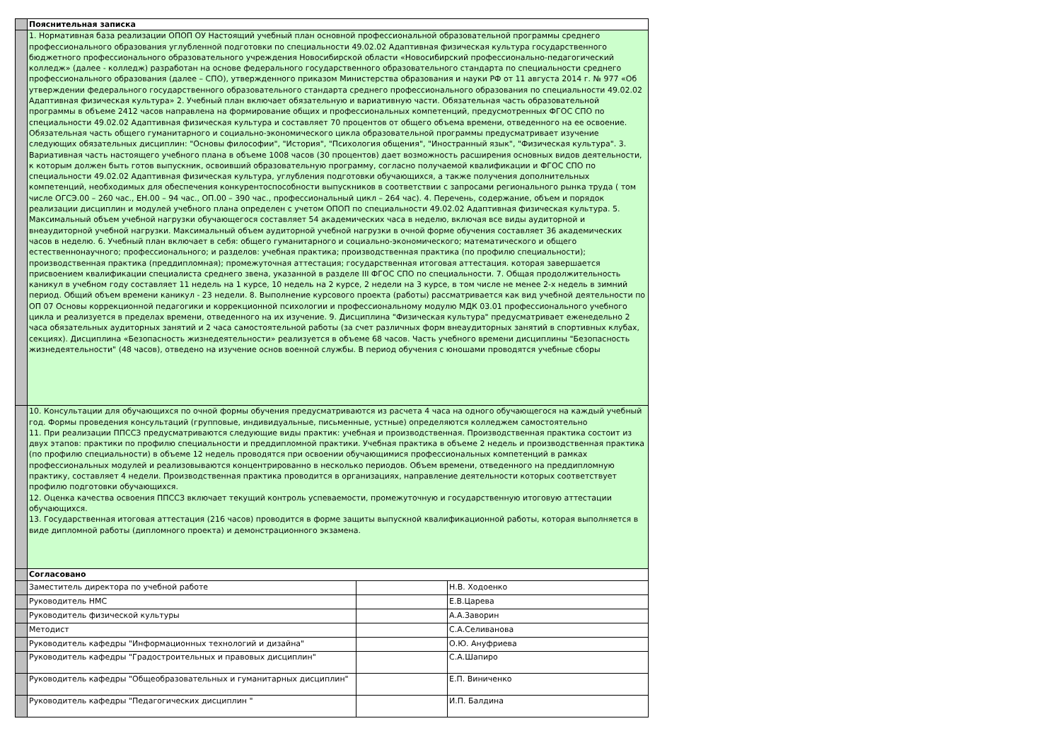| | Пояснительная записка | | |
| | 1. Нормативная база реализации ОПОП ОУ Настоящий учебный план основной профессиональной образовательной программы среднего профессионального образования углубленной подготовки по специальности 49.02.02 Адаптивная физическая культура государственного бюджетного профессионального образовательного учреждения Новосибирской области «Новосибирский профессионально-педагогический колледж» (далее - колледж) разработан на основе федерального государственного образовательного стандарта по специальности среднего профессионального образования (далее – СПО), утвержденного приказом Министерства образования и науки РФ от 11 августа 2014 г. № 977 «Об утверждении федерального государственного образовательного стандарта среднего профессионального образования по специальности 49.02.02 Адаптивная физическая культура» 2. Учебный план включает обязательную и вариативную части. Обязательная часть образовательной программы в объеме 2412 часов направлена на формирование общих и профессиональных компетенций, предусмотренных ФГОС СПО по специальности 49.02.02 Адаптивная физическая культура и составляет 70 процентов от общего объема времени, отведенного на ее освоение. Обязательная часть общего гуманитарного и социально-экономического цикла образовательной программы предусматривает изучение следующих обязательных дисциплин: "Основы философии", "История", "Психология общения", "Иностранный язык", "Физическая культура". 3. Вариативная часть настоящего учебного плана в объеме 1008 часов (30 процентов) дает возможность расширения основных видов деятельности, к которым должен быть готов выпускник, освоивший образовательную программу, согласно получаемой квалификации и ФГОС СПО по специальности 49.02.02 Адаптивная физическая культура, углубления подготовки обучающихся, а также получения дополнительных компетенций, необходимых для обеспечения конкурентоспособности выпускников в соответствии с запросами регионального рынка труда ( том числе ОГСЭ.00 – 260 час., ЕН.00 – 94 час., ОП.00 – 390 час., профессиональный цикл – 264 час). 4. Перечень, содержание, объем и порядок реализации дисциплин и модулей учебного плана определен с учетом ОПОП по специальности 49.02.02 Адаптивная физическая культура. 5. Максимальный объем учебной нагрузки обучающегося составляет 54 академических часа в неделю, включая все виды аудиторной и внеаудиторной учебной нагрузки. Максимальный объем аудиторной учебной нагрузки в очной форме обучения составляет 36 академических часов в неделю. 6. Учебный план включает в себя: общего гуманитарного и социально-экономического; математического и общего естественнонаучного; профессионального; и разделов: учебная практика; производственная практика (по профилю специальности); производственная практика (преддипломная); промежуточная аттестация; государственная итоговая аттестация. которая завершается присвоением квалификации специалиста среднего звена, указанной в разделе III ФГОС СПО по специальности. 7. Общая продолжительность каникул в учебном году составляет 11 недель на 1 курсе, 10 недель на 2 курсе, 2 недели на 3 курсе, в том числе не менее 2-х недель в зимний период. Общий объем времени каникул - 23 недели. 8. Выполнение курсового проекта (работы) рассматривается как вид учебной деятельности по ОП 07 Основы коррекционной педагогики и коррекционной психологии и профессиональному модулю МДК 03.01 профессионального учебного цикла и реализуется в пределах времени, отведенного на их изучение. 9. Дисциплина "Физическая культура" предусматривает еженедельно 2 часа обязательных аудиторных занятий и 2 часа самостоятельной работы (за счет различных форм внеаудиторных занятий в спортивных клубах, секциях). Дисциплина «Безопасность жизнедеятельности» реализуется в объеме 68 часов. Часть учебного времени дисциплины "Безопасность жизнедеятельности" (48 часов), отведено на изучение основ военной службы. В период обучения с юношами проводятся учебные сборы | | |
| | 10. Консультации для обучающихся по очной формы обучения предусматриваются из расчета 4 часа на одного обучающегося на каждый учебный год. Формы проведения консультаций (групповые, индивидуальные, письменные, устные) определяются колледжем самостоятельно 11. При реализации ППССЗ предусматриваются следующие виды практик: учебная и производственная. Производственная практика состоит из двух этапов: практики по профилю специальности и преддипломной практики. Учебная практика в объеме 2 недель и производственная практика (по профилю специальности) в объеме 12 недель проводятся при освоении обучающимися профессиональных компетенций в рамках профессиональных модулей и реализовываются концентрированно в несколько периодов. Объем времени, отведенного на преддипломную практику, составляет 4 недели. Производственная практика проводится в организациях, направление деятельности которых соответствует профилю подготовки обучающихся. 12. Оценка качества освоения ППССЗ включает текущий контроль успеваемости, промежуточную и государственную итоговую аттестации обучающихся. 13. Государственная итоговая аттестация (216 часов) проводится в форме защиты выпускной квалификационной работы, которая выполняется в виде дипломной работы (дипломного проекта) и демонстрационного экзамена. | | |
| | Согласовано | | |
| | Заместитель директора по учебной работе | | Н.В. Ходоенко |
| | Руководитель НМС | | Е.В.Царева |
| | Руководитель физической культуры | | А.А.Заворин |
| | Методист | | С.А.Селиванова |
| | Руководитель кафедры "Информационных технологий и дизайна" | | О.Ю. Ануфриева |
| | Руководитель кафедры "Градостроительных и правовых дисциплин" | | С.А.Шапиро |
| | Руководитель кафедры "Общеобразовательных и гуманитарных дисциплин" | | Е.П. Виниченко |
| | Руководитель кафедры "Педагогических дисциплин " | | И.П. Балдина |